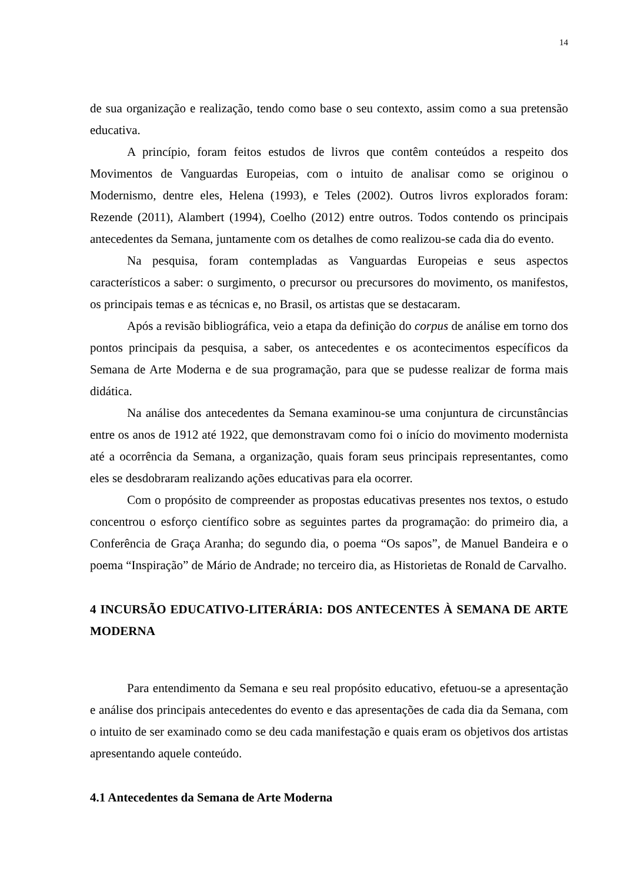14
de sua organização e realização, tendo como base o seu contexto, assim como a sua pretensão educativa.
A princípio, foram feitos estudos de livros que contêm conteúdos a respeito dos Movimentos de Vanguardas Europeias, com o intuito de analisar como se originou o Modernismo, dentre eles, Helena (1993), e Teles (2002). Outros livros explorados foram: Rezende (2011), Alambert (1994), Coelho (2012) entre outros. Todos contendo os principais antecedentes da Semana, juntamente com os detalhes de como realizou-se cada dia do evento.
Na pesquisa, foram contempladas as Vanguardas Europeias e seus aspectos característicos a saber: o surgimento, o precursor ou precursores do movimento, os manifestos, os principais temas e as técnicas e, no Brasil, os artistas que se destacaram.
Após a revisão bibliográfica, veio a etapa da definição do corpus de análise em torno dos pontos principais da pesquisa, a saber, os antecedentes e os acontecimentos específicos da Semana de Arte Moderna e de sua programação, para que se pudesse realizar de forma mais didática.
Na análise dos antecedentes da Semana examinou-se uma conjuntura de circunstâncias entre os anos de 1912 até 1922, que demonstravam como foi o início do movimento modernista até a ocorrência da Semana, a organização, quais foram seus principais representantes, como eles se desdobraram realizando ações educativas para ela ocorrer.
Com o propósito de compreender as propostas educativas presentes nos textos, o estudo concentrou o esforço científico sobre as seguintes partes da programação: do primeiro dia, a Conferência de Graça Aranha; do segundo dia, o poema “Os sapos”, de Manuel Bandeira e o poema “Inspiração” de Mário de Andrade; no terceiro dia, as Historietas de Ronald de Carvalho.
4 INCURSÃO EDUCATIVO-LITERÁRIA: DOS ANTECENTES À SEMANA DE ARTE MODERNA
Para entendimento da Semana e seu real propósito educativo, efetuou-se a apresentação e análise dos principais antecedentes do evento e das apresentações de cada dia da Semana, com o intuito de ser examinado como se deu cada manifestação e quais eram os objetivos dos artistas apresentando aquele conteúdo.
4.1 Antecedentes da Semana de Arte Moderna